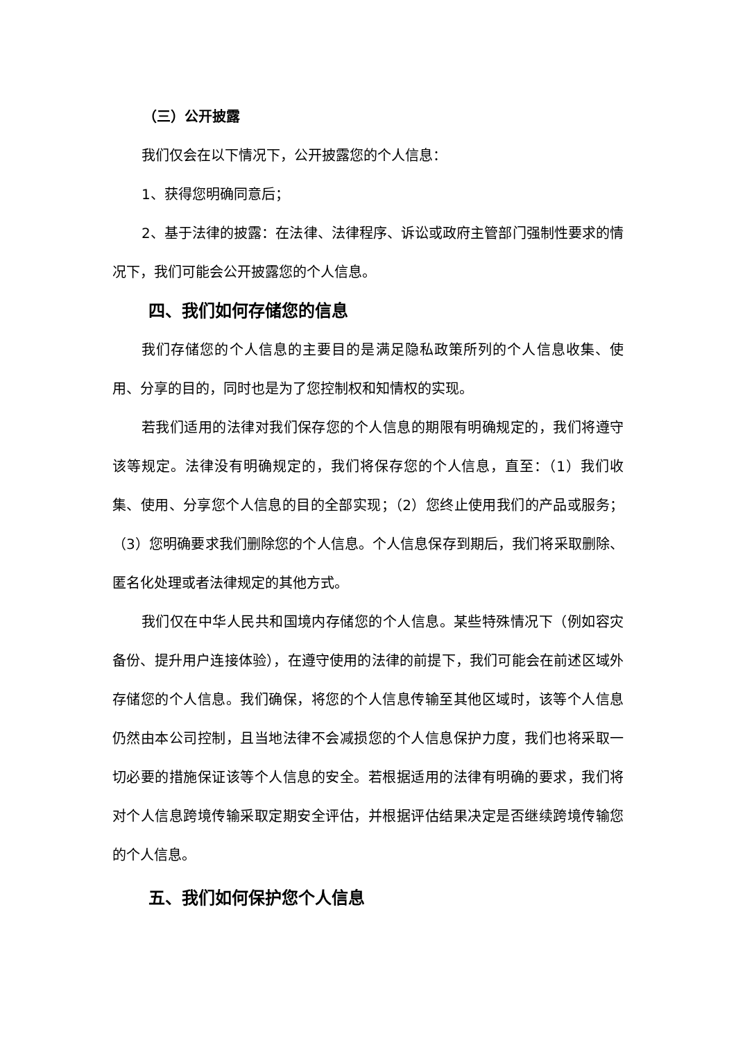（三）公开披露
我们仅会在以下情况下，公开披露您的个人信息：
1、获得您明确同意后；
2、基于法律的披露：在法律、法律程序、诉讼或政府主管部门强制性要求的情况下，我们可能会公开披露您的个人信息。
四、我们如何存储您的信息
我们存储您的个人信息的主要目的是满足隐私政策所列的个人信息收集、使用、分享的目的，同时也是为了您控制权和知情权的实现。
若我们适用的法律对我们保存您的个人信息的期限有明确规定的，我们将遵守该等规定。法律没有明确规定的，我们将保存您的个人信息，直至：（1）我们收集、使用、分享您个人信息的目的全部实现；（2）您终止使用我们的产品或服务；（3）您明确要求我们删除您的个人信息。个人信息保存到期后，我们将采取删除、匿名化处理或者法律规定的其他方式。
我们仅在中华人民共和国境内存储您的个人信息。某些特殊情况下（例如容灾备份、提升用户连接体验），在遵守使用的法律的前提下，我们可能会在前述区域外存储您的个人信息。我们确保，将您的个人信息传输至其他区域时，该等个人信息仍然由本公司控制，且当地法律不会减损您的个人信息保护力度，我们也将采取一切必要的措施保证该等个人信息的安全。若根据适用的法律有明确的要求，我们将对个人信息跨境传输采取定期安全评估，并根据评估结果决定是否继续跨境传输您的个人信息。
五、我们如何保护您个人信息